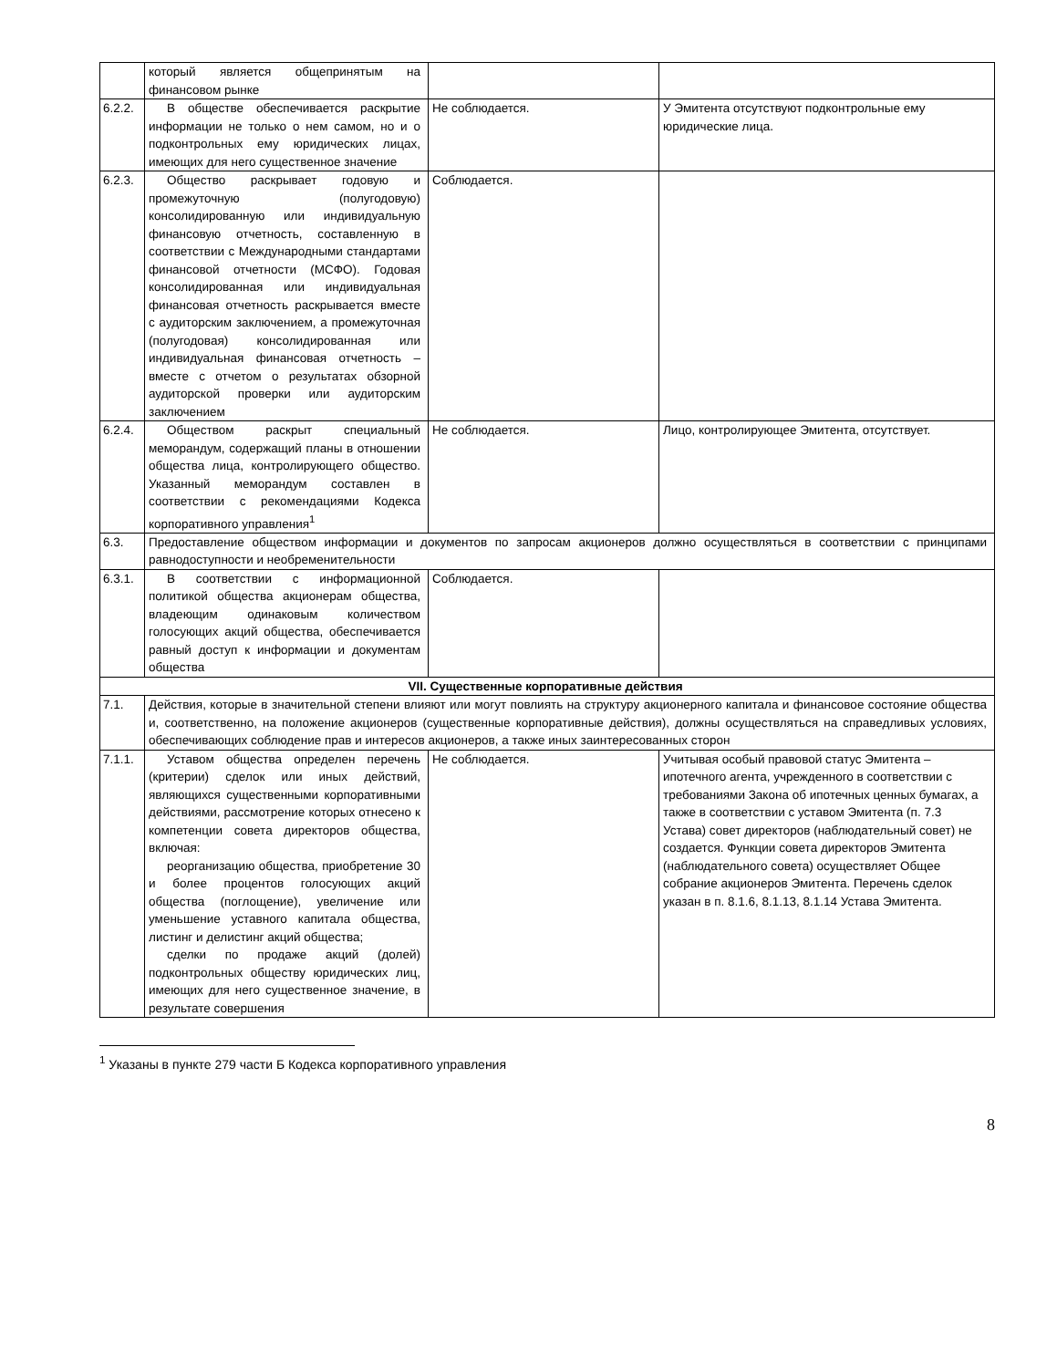| | который является общепринятым на финансовом рынке | | |
| 6.2.2. | В обществе обеспечивается раскрытие информации не только о нем самом, но и о подконтрольных ему юридических лицах, имеющих для него существенное значение | Не соблюдается. | У Эмитента отсутствуют подконтрольные ему юридические лица. |
| 6.2.3. | Общество раскрывает годовую и промежуточную (полугодовую) консолидированную или индивидуальную финансовую отчетность, составленную в соответствии с Международными стандартами финансовой отчетности (МСФО). Годовая консолидированная или индивидуальная финансовая отчетность раскрывается вместе с аудиторским заключением, а промежуточная (полугодовая) консолидированная или индивидуальная финансовая отчетность – вместе с отчетом о результатах обзорной аудиторской проверки или аудиторским заключением | Соблюдается. | |
| 6.2.4. | Обществом раскрыт специальный меморандум, содержащий планы в отношении общества лица, контролирующего общество. Указанный меморандум составлен в соответствии с рекомендациями Кодекса корпоративного управления<sup>1</sup> | Не соблюдается. | Лицо, контролирующее Эмитента, отсутствует. |
| 6.3. | Предоставление обществом информации и документов по запросам акционеров должно осуществляться в соответствии с принципами равнодоступности и необременительности | | |
| 6.3.1. | В соответствии с информационной политикой общества акционерам общества, владеющим одинаковым количеством голосующих акций общества, обеспечивается равный доступ к информации и документам общества | Соблюдается. | |
| VII. Существенные корпоративные действия | | | |
| 7.1. | Действия, которые в значительной степени влияют или могут повлиять на структуру акционерного капитала и финансовое состояние общества и, соответственно, на положение акционеров (существенные корпоративные действия), должны осуществляться на справедливых условиях, обеспечивающих соблюдение прав и интересов акционеров, а также иных заинтересованных сторон | | |
| 7.1.1. | Уставом общества определен перечень (критерии) сделок или иных действий, являющихся существенными корпоративными действиями, рассмотрение которых отнесено к компетенции совета директоров общества, включая: реорганизацию общества, приобретение 30 и более процентов голосующих акций общества (поглощение), увеличение или уменьшение уставного капитала общества, листинг и делистинг акций общества; сделки по продаже акций (долей) подконтрольных обществу юридических лиц, имеющих для него существенное значение, в результате совершения | Не соблюдается. | Учитывая особый правовой статус Эмитента – ипотечного агента, учрежденного в соответствии с требованиями Закона об ипотечных ценных бумагах, а также в соответствии с уставом Эмитента (п. 7.3 Устава) совет директоров (наблюдательный совет) не создается. Функции совета директоров Эмитента (наблюдательного совета) осуществляет Общее собрание акционеров Эмитента. Перечень сделок указан в п. 8.1.6, 8.1.13, 8.1.14 Устава Эмитента. |
<sup>1</sup> Указаны в пункте 279 части Б Кодекса корпоративного управления
8